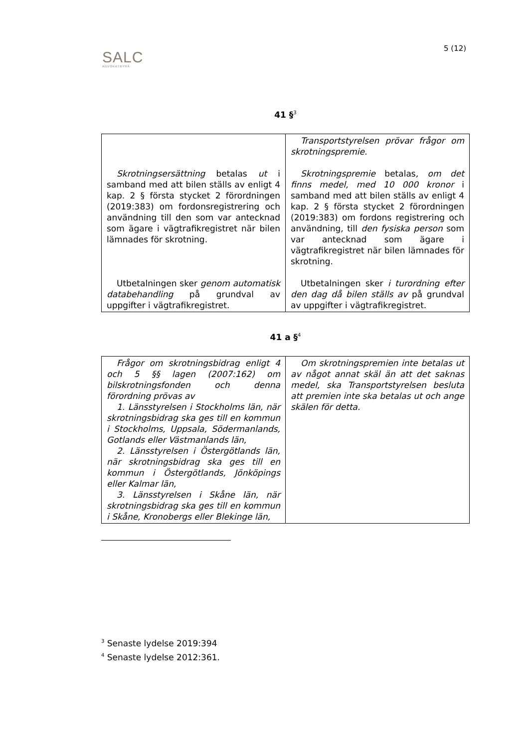SALC
ADVOKATBYRÅ
5 (12)
41 §<sup>3</sup>
| Skrotningsersättning betalas ut i samband med att bilen ställs av enligt 4 kap. 2 § första stycket 2 förordningen (2019:383) om fordonsregistrering och användning till den som var antecknad som ägare i vägtrafikregistret när bilen lämnades för skrotning. Utbetalningen sker genom automatisk databehandling på grundval av uppgifter i vägtrafikregistret. | Transportstyrelsen prövar frågor om skrotningspremie. Skrotningspremie betalas , om det finns medel, med 10 000 kronor i samband med att bilen ställs av enligt 4 kap. 2 § första stycket 2 förordningen (2019:383) om fordons registrering och användning , till den fysiska person som var antecknad som ägare i vägtrafikregistret när bilen lämnades för skrotning. Utbetalningen sker i turordning efter den dag då bilen ställs av på grundval av uppgifter i vägtrafikregistret. |
41 a §<sup>4</sup>
| Frågor om skrotningsbidrag enligt 4 och 5 §§ lagen (2007:162) om bilskrotningsfonden och denna förordning prövas av 1. Länsstyrelsen i Stockholms län, när skrotningsbidrag ska ges till en kommun i Stockholms, Uppsala, Södermanlands, Gotlands eller Västmanlands län, 2. Länsstyrelsen i Östergötlands län, när skrotningsbidrag ska ges till en kommun i Östergötlands, Jönköpings eller Kalmar län, 3. Länsstyrelsen i Skåne län, när skrotningsbidrag ska ges till en kommun i Skåne, Kronobergs eller Blekinge län, | Om skrotningspremien inte betalas ut av något annat skäl än att det saknas medel, ska Transportstyrelsen besluta att premien inte ska betalas ut och ange skälen för detta. |
<sup>3</sup> Senaste lydelse 2019:394
<sup>4</sup> Senaste lydelse 2012:361.